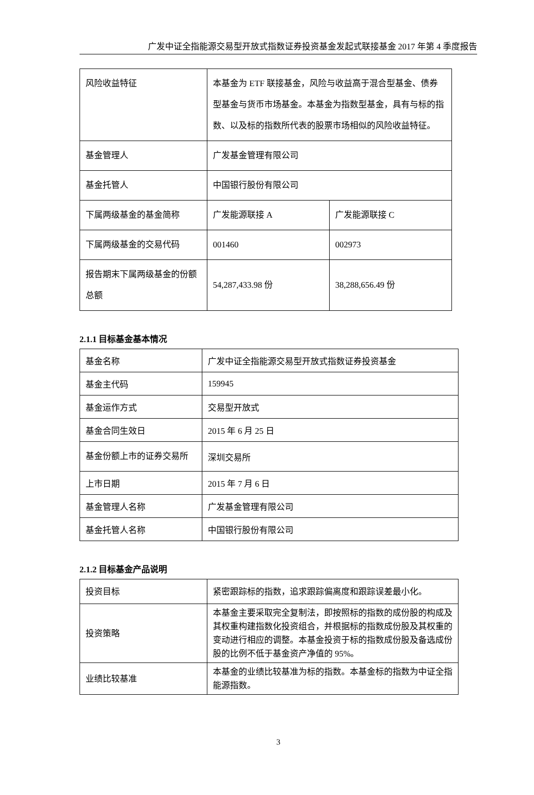广发中证全指能源交易型开放式指数证券投资基金发起式联接基金 2017 年第 4 季度报告
| 风险收益特征 | 本基金为 ETF 联接基金，风险与收益高于混合型基金、债券型基金与货币市场基金。本基金为指数型基金，具有与标的指数、以及标的指数所代表的股票市场相似的风险收益特征。 | |
| 基金管理人 | 广发基金管理有限公司 | |
| 基金托管人 | 中国银行股份有限公司 | |
| 下属两级基金的基金简称 | 广发能源联接 A | 广发能源联接 C |
| 下属两级基金的交易代码 | 001460 | 002973 |
| 报告期末下属两级基金的份额总额 | 54,287,433.98 份 | 38,288,656.49 份 |
2.1.1 目标基金基本情况
| 基金名称 | 广发中证全指能源交易型开放式指数证券投资基金 |
| 基金主代码 | 159945 |
| 基金运作方式 | 交易型开放式 |
| 基金合同生效日 | 2015 年 6 月 25 日 |
| 基金份额上市的证券交易所 | 深圳交易所 |
| 上市日期 | 2015 年 7 月 6 日 |
| 基金管理人名称 | 广发基金管理有限公司 |
| 基金托管人名称 | 中国银行股份有限公司 |
2.1.2 目标基金产品说明
| 投资目标 | 紧密跟踪标的指数，追求跟踪偏离度和跟踪误差最小化。 |
| 投资策略 | 本基金主要采取完全复制法，即按照标的指数的成份股的构成及其权重构建指数化投资组合，并根据标的指数成份股及其权重的变动进行相应的调整。本基金投资于标的指数成份股及备选成份股的比例不低于基金资产净值的 95%。 |
| 业绩比较基准 | 本基金的业绩比较基准为标的指数。本基金标的指数为中证全指能源指数。 |
3